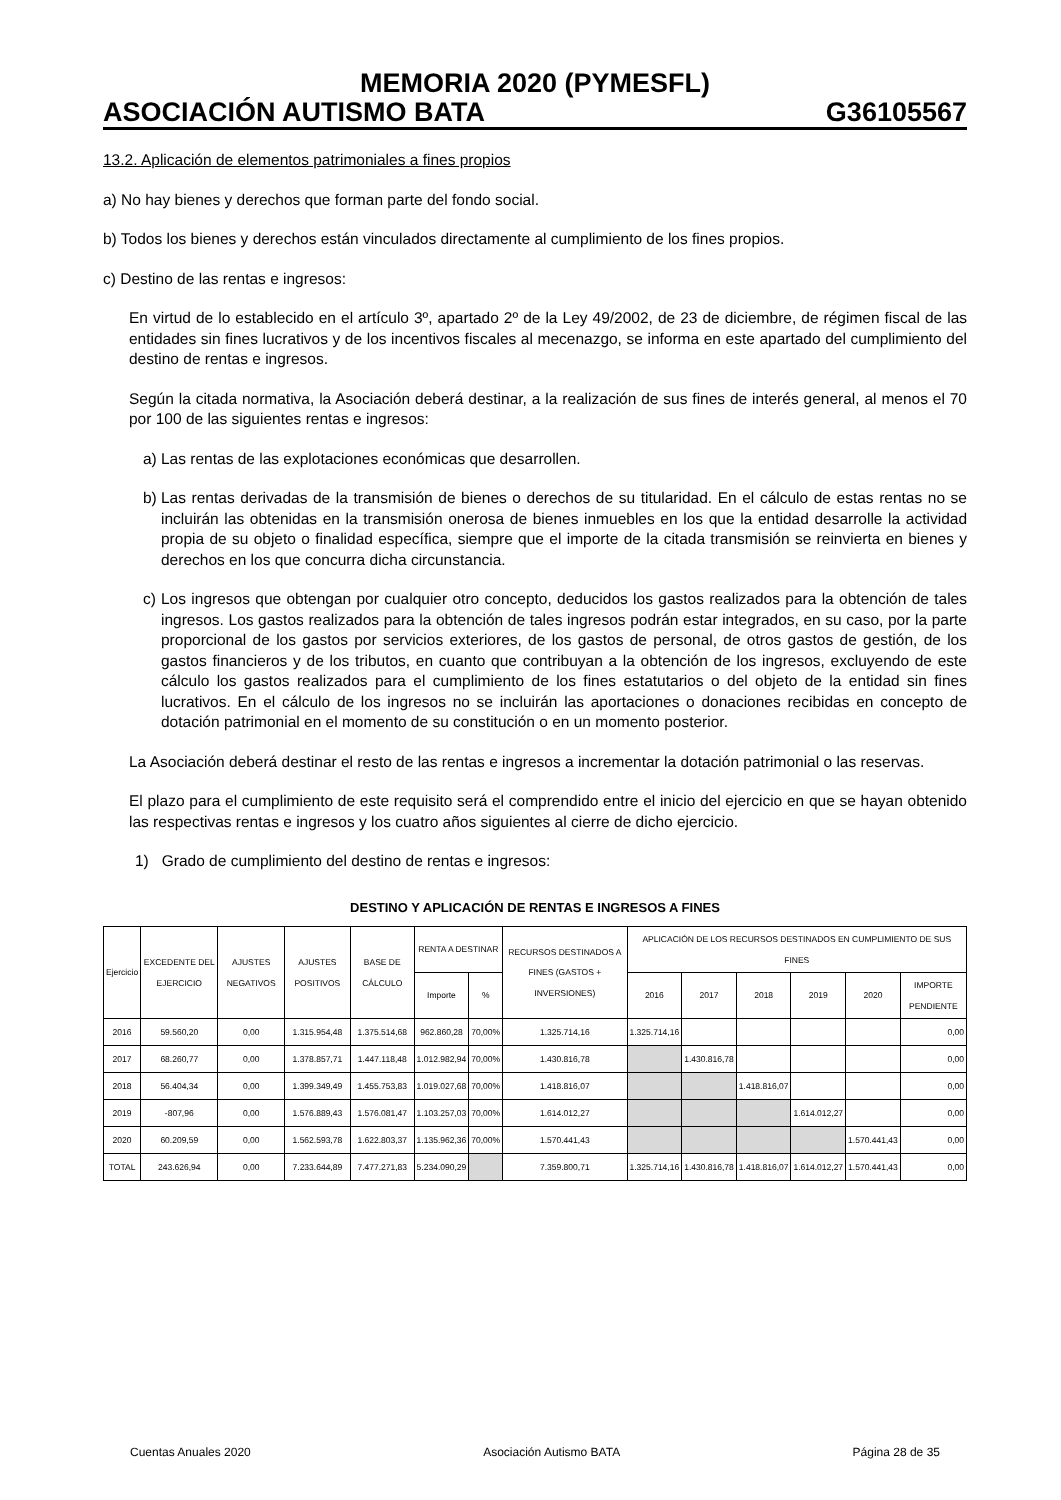MEMORIA 2020 (PYMESFL)
ASOCIACIÓN AUTISMO BATA G36105567
13.2. Aplicación de elementos patrimoniales a fines propios
a) No hay bienes y derechos que forman parte del fondo social.
b) Todos los bienes y derechos están vinculados directamente al cumplimiento de los fines propios.
c) Destino de las rentas e ingresos:
En virtud de lo establecido en el artículo 3º, apartado 2º de la Ley 49/2002, de 23 de diciembre, de régimen fiscal de las entidades sin fines lucrativos y de los incentivos fiscales al mecenazgo, se informa en este apartado del cumplimiento del destino de rentas e ingresos.
Según la citada normativa, la Asociación deberá destinar, a la realización de sus fines de interés general, al menos el 70 por 100 de las siguientes rentas e ingresos:
a) Las rentas de las explotaciones económicas que desarrollen.
b) Las rentas derivadas de la transmisión de bienes o derechos de su titularidad. En el cálculo de estas rentas no se incluirán las obtenidas en la transmisión onerosa de bienes inmuebles en los que la entidad desarrolle la actividad propia de su objeto o finalidad específica, siempre que el importe de la citada transmisión se reinvierta en bienes y derechos en los que concurra dicha circunstancia.
c) Los ingresos que obtengan por cualquier otro concepto, deducidos los gastos realizados para la obtención de tales ingresos. Los gastos realizados para la obtención de tales ingresos podrán estar integrados, en su caso, por la parte proporcional de los gastos por servicios exteriores, de los gastos de personal, de otros gastos de gestión, de los gastos financieros y de los tributos, en cuanto que contribuyan a la obtención de los ingresos, excluyendo de este cálculo los gastos realizados para el cumplimiento de los fines estatutarios o del objeto de la entidad sin fines lucrativos. En el cálculo de los ingresos no se incluirán las aportaciones o donaciones recibidas en concepto de dotación patrimonial en el momento de su constitución o en un momento posterior.
La Asociación deberá destinar el resto de las rentas e ingresos a incrementar la dotación patrimonial o las reservas.
El plazo para el cumplimiento de este requisito será el comprendido entre el inicio del ejercicio en que se hayan obtenido las respectivas rentas e ingresos y los cuatro años siguientes al cierre de dicho ejercicio.
1) Grado de cumplimiento del destino de rentas e ingresos:
DESTINO Y APLICACIÓN DE RENTAS E INGRESOS A FINES
| Ejercicio | EXCEDENTE DEL EJERCICIO | AJUSTES NEGATIVOS | AJUSTES POSITIVOS | BASE DE CÁLCULO | RENTA A DESTINAR | | RECURSOS DESTINADOS A FINES (GASTOS + INVERSIONES) | APLICACIÓN DE LOS RECURSOS DESTINADOS EN CUMPLIMIENTO DE SUS FINES | | | | | |
| --- | --- | --- | --- | --- | --- | --- | --- | --- | --- | --- | --- | --- | --- |
| | | | | | Importe | % | | 2016 | 2017 | 2018 | 2019 | 2020 | IMPORTE PENDIENTE |
| 2016 | 59.560,20 | 0,00 | 1.315.954,48 | 1.375.514,68 | 962.860,28 | 70,00% | 1.325.714,16 | 1.325.714,16 | | | | | 0,00 |
| 2017 | 68.260,77 | 0,00 | 1.378.857,71 | 1.447.118,48 | 1.012.982,94 | 70,00% | 1.430.816,78 | | 1.430.816,78 | | | | 0,00 |
| 2018 | 56.404,34 | 0,00 | 1.399.349,49 | 1.455.753,83 | 1.019.027,68 | 70,00% | 1.418.816,07 | | | 1.418.816,07 | | | 0,00 |
| 2019 | -807,96 | 0,00 | 1.576.889,43 | 1.576.081,47 | 1.103.257,03 | 70,00% | 1.614.012,27 | | | | 1.614.012,27 | | 0,00 |
| 2020 | 60.209,59 | 0,00 | 1.562.593,78 | 1.622.803,37 | 1.135.962,36 | 70,00% | 1.570.441,43 | | | | | 1.570.441,43 | 0,00 |
| TOTAL | 243.626,94 | 0,00 | 7.233.644,89 | 7.477.271,83 | 5.234.090,29 | | 7.359.800,71 | 1.325.714,16 | 1.430.816,78 | 1.418.816,07 | 1.614.012,27 | 1.570.441,43 | 0,00 |
Cuentas Anuales 2020 Asociación Autismo BATA Página 28 de 35